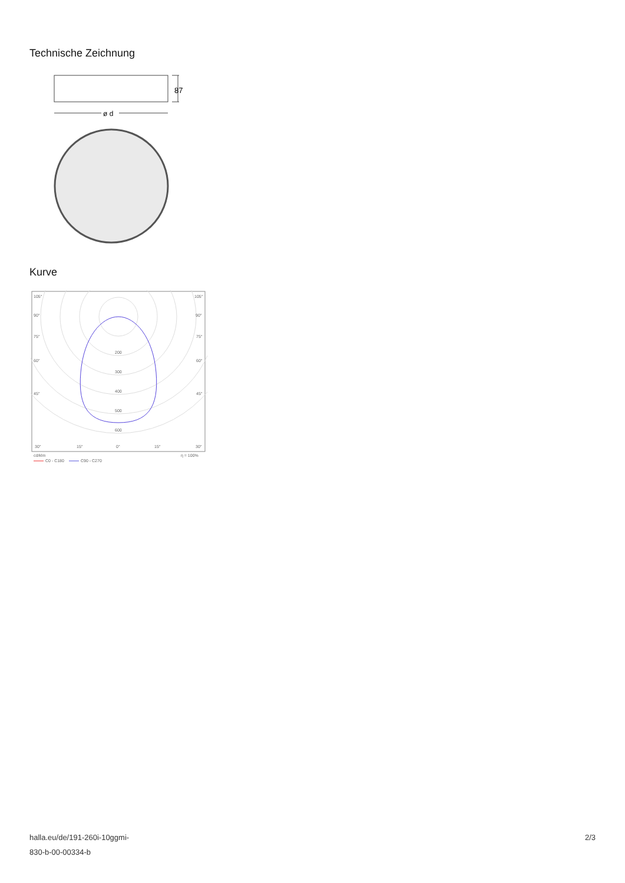Technische Zeichnung
87
ø d
Kurve
105°
105°
90°
90°
75°
75°
60°
60°
45°
45°
200
300
400
500
600
30°
15°
0°
15°
30°
cd/klm
η = 100%
C0 - C180
C90 - C270
halla.eu/de/191-260i-10ggmi-
830-b-00-00334-b
2/3